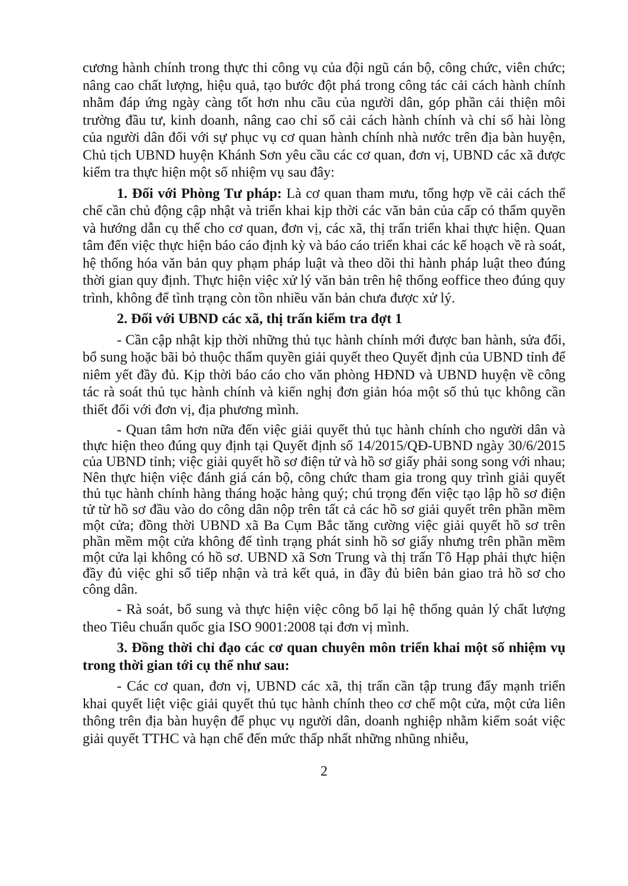cương hành chính trong thực thi công vụ của đội ngũ cán bộ, công chức, viên chức; nâng cao chất lượng, hiệu quả, tạo bước đột phá trong công tác cải cách hành chính nhằm đáp ứng ngày càng tốt hơn nhu cầu của người dân, góp phần cải thiện môi trường đầu tư, kinh doanh, nâng cao chỉ số cải cách hành chính và chỉ số hài lòng của người dân đối với sự phục vụ cơ quan hành chính nhà nước trên địa bàn huyện, Chủ tịch UBND huyện Khánh Sơn yêu cầu các cơ quan, đơn vị, UBND các xã được kiểm tra thực hiện một số nhiệm vụ sau đây:
1. Đối với Phòng Tư pháp: Là cơ quan tham mưu, tổng hợp về cải cách thể chế cần chủ động cập nhật và triển khai kịp thời các văn bản của cấp có thẩm quyền và hướng dẫn cụ thể cho cơ quan, đơn vị, các xã, thị trấn triển khai thực hiện. Quan tâm đến việc thực hiện báo cáo định kỳ và báo cáo triển khai các kế hoạch về rà soát, hệ thống hóa văn bản quy phạm pháp luật và theo dõi thi hành pháp luật theo đúng thời gian quy định. Thực hiện việc xử lý văn bản trên hệ thống eoffice theo đúng quy trình, không để tình trạng còn tồn nhiều văn bản chưa được xử lý.
2. Đối với UBND các xã, thị trấn kiểm tra đợt 1
- Cần cập nhật kịp thời những thủ tục hành chính mới được ban hành, sửa đổi, bổ sung hoặc bãi bỏ thuộc thẩm quyền giải quyết theo Quyết định của UBND tỉnh để niêm yết đầy đủ. Kịp thời báo cáo cho văn phòng HĐND và UBND huyện về công tác rà soát thủ tục hành chính và kiến nghị đơn giản hóa một số thủ tục không cần thiết đối với đơn vị, địa phương mình.
- Quan tâm hơn nữa đến việc giải quyết thủ tục hành chính cho người dân và thực hiện theo đúng quy định tại Quyết định số 14/2015/QĐ-UBND ngày 30/6/2015 của UBND tỉnh; việc giải quyết hồ sơ điện tử và hồ sơ giấy phải song song với nhau; Nên thực hiện việc đánh giá cán bộ, công chức tham gia trong quy trình giải quyết thủ tục hành chính hàng tháng hoặc hàng quý; chú trọng đến việc tạo lập hồ sơ điện tử từ hồ sơ đầu vào do công dân nộp trên tất cả các hồ sơ giải quyết trên phần mềm một cửa; đồng thời UBND xã Ba Cụm Bắc tăng cường việc giải quyết hồ sơ trên phần mềm một cửa không để tình trạng phát sinh hồ sơ giấy nhưng trên phần mềm một cửa lại không có hồ sơ. UBND xã Sơn Trung và thị trấn Tô Hạp phải thực hiện đầy đủ việc ghi sổ tiếp nhận và trả kết quả, in đầy đủ biên bản giao trả hồ sơ cho công dân.
- Rà soát, bổ sung và thực hiện việc công bố lại hệ thống quản lý chất lượng theo Tiêu chuẩn quốc gia ISO 9001:2008 tại đơn vị mình.
3. Đồng thời chỉ đạo các cơ quan chuyên môn triển khai một số nhiệm vụ trong thời gian tới cụ thể như sau:
- Các cơ quan, đơn vị, UBND các xã, thị trấn cần tập trung đẩy mạnh triển khai quyết liệt việc giải quyết thủ tục hành chính theo cơ chế một cửa, một cửa liên thông trên địa bàn huyện để phục vụ người dân, doanh nghiệp nhằm kiểm soát việc giải quyết TTHC và hạn chế đến mức thấp nhất những nhũng nhiễu,
2